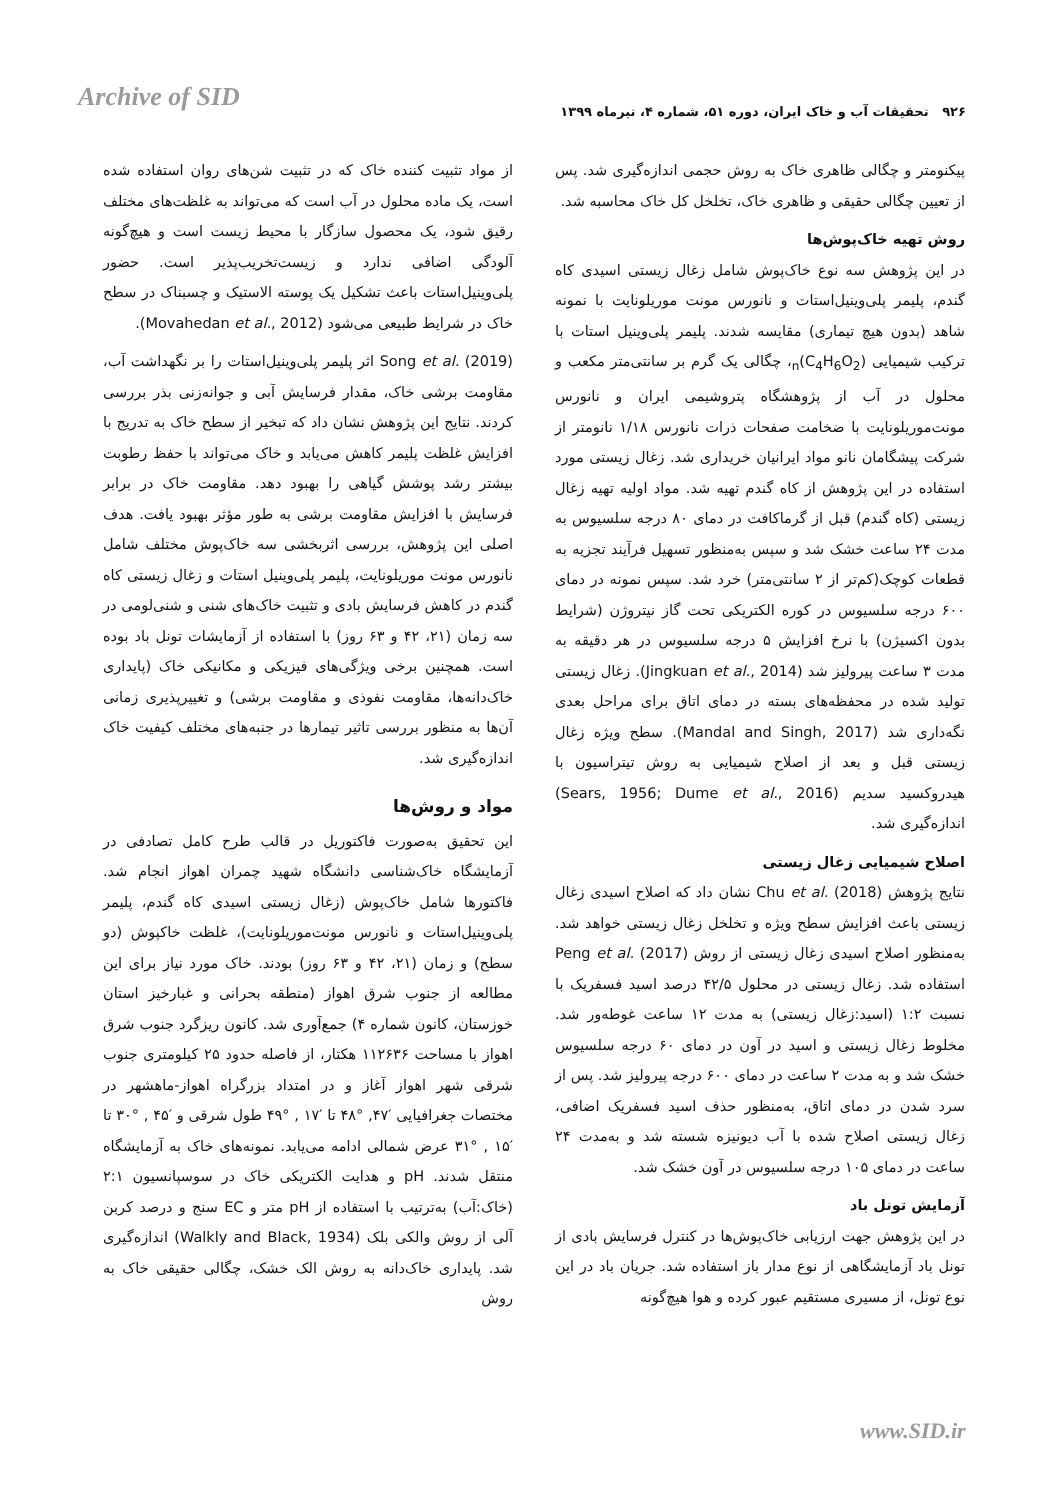Archive of SID
۹۲۶ تحقیقات آب و خاک ایران، دوره ۵۱، شماره ۴، تیرماه ۱۳۹۹
از مواد تثبیت کننده خاک که در تثبیت شن‌های روان استفاده شده است، یک ماده محلول در آب است که می‌تواند به غلظت‌های مختلف رقیق شود، یک محصول سازگار با محیط زیست است و هیچ‌گونه آلودگی اضافی ندارد و زیست‌تخریب‌پذیر است. حضور پلی‌وینیل‌استات باعث تشکیل یک پوسته الاستیک و چسبناک در سطح خاک در شرایط طبیعی می‌شود (Movahedan et al., 2012).
Song et al. (2019) اثر پلیمر پلی‌وینیل‌استات را بر نگهداشت آب، مقاومت برشی خاک، مقدار فرسایش آبی و جوانه‌زنی بذر بررسی کردند. نتایج این پژوهش نشان داد که تبخیر از سطح خاک به تدریج با افزایش غلظت پلیمر کاهش می‌یابد و خاک می‌تواند با حفظ رطوبت بیشتر رشد پوشش گیاهی را بهبود دهد. مقاومت خاک در برابر فرسایش با افزایش مقاومت برشی به طور مؤثر بهبود یافت. هدف اصلی این پژوهش، بررسی اثربخشی سه خاک‌پوش مختلف شامل نانورس مونت موریلونایت، پلیمر پلی‌وینیل استات و زغال زیستی کاه گندم در کاهش فرسایش بادی و تثبیت خاک‌های شنی و شنی‌لومی در سه زمان (۲۱، ۴۲ و ۶۳ روز) با استفاده از آزمایشات تونل باد بوده است. همچنین برخی ویژگی‌های فیزیکی و مکانیکی خاک (پایداری خاک‌دانه‌ها، مقاومت نفوذی و مقاومت برشی) و تغییرپذیری زمانی آن‌ها به منظور بررسی تاثیر تیمارها در جنبه‌های مختلف کیفیت خاک اندازه‌گیری شد.
مواد و روش‌ها
این تحقیق به‌صورت فاکتوریل در قالب طرح کامل تصادفی در آزمایشگاه خاک‌شناسی دانشگاه شهید چمران اهواز انجام شد. فاکتورها شامل خاک‌پوش (زغال زیستی اسیدی کاه گندم، پلیمر پلی‌وینیل‌استات و نانورس مونت‌موریلونایت)، غلظت خاکپوش (دو سطح) و زمان (۲۱، ۴۲ و ۶۳ روز) بودند. خاک مورد نیاز برای این مطالعه از جنوب شرق اهواز (منطقه بحرانی و غبارخیز استان خوزستان، کانون شماره ۴) جمع‌آوری شد. کانون ریزگرد جنوب شرق اهواز با مساحت ۱۱۲۶۳۶ هکتار، از فاصله حدود ۲۵ کیلومتری جنوب شرقی شهر اهواز آغاز و در امتداد بزرگراه اهواز-ماهشهر در مختصات جغرافیایی ′۴۷, °۴۸ تا ′۱۷ , °۴۹ طول شرقی و ′۴۵ , °۳۰ تا ′۱۵ , °۳۱ عرض شمالی ادامه می‌یابد. نمونه‌های خاک به آزمایشگاه منتقل شدند. pH و هدایت الکتریکی خاک در سوسپانسیون ۲:۱ (خاک:آب) به‌ترتیب با استفاده از pH متر و EC سنج و درصد کربن آلی از روش والکی بلک (Walkly and Black, 1934) اندازه‌گیری شد. پایداری خاک‌دانه به روش الک خشک، چگالی حقیقی خاک به روش
پیکنومتر و چگالی ظاهری خاک به روش حجمی اندازه‌گیری شد. پس از تعیین چگالی حقیقی و ظاهری خاک، تخلخل کل خاک محاسبه شد.
روش تهیه خاک‌پوش‌ها
در این پژوهش سه نوع خاک‌پوش شامل زغال زیستی اسیدی کاه گندم، پلیمر پلی‌وینیل‌استات و نانورس مونت موریلونایت با نمونه شاهد (بدون هیچ تیماری) مقایسه شدند. پلیمر پلی‌وینیل استات با ترکیب شیمیایی (C<sub>4</sub>H<sub>6</sub>O<sub>2</sub>)<sub>n</sub>، چگالی یک گرم بر سانتی‌متر مکعب و محلول در آب از پژوهشگاه پتروشیمی ایران و نانورس مونت‌موریلونایت با ضخامت صفحات ذرات نانورس ۱/۱۸ نانومتر از شرکت پیشگامان نانو مواد ایرانیان خریداری شد. زغال زیستی مورد استفاده در این پژوهش از کاه گندم تهیه شد. مواد اولیه تهیه زغال زیستی (کاه گندم) قبل از گرماکافت در دمای ۸۰ درجه سلسیوس به مدت ۲۴ ساعت خشک شد و سپس به‌منظور تسهیل فرآیند تجزیه به قطعات کوچک(کم‌تر از ۲ سانتی‌متر) خرد شد. سپس نمونه در دمای ۶۰۰ درجه سلسیوس در کوره الکتریکی تحت گاز نیتروژن (شرایط بدون اکسیژن) با نرخ افزایش ۵ درجه سلسیوس در هر دقیقه به مدت ۳ ساعت پیرولیز شد (Jingkuan et al., 2014). زغال زیستی تولید شده در محفظه‌های بسته در دمای اتاق برای مراحل بعدی نگه‌داری شد (Mandal and Singh, 2017). سطح ویژه زغال زیستی قبل و بعد از اصلاح شیمیایی به روش تیتراسیون با هیدروکسید سدیم (Sears, 1956; Dume et al., 2016) اندازه‌گیری شد.
اصلاح شیمیایی زغال زیستی
نتایج پژوهش Chu et al. (2018) نشان داد که اصلاح اسیدی زغال زیستی باعث افزایش سطح ویژه و تخلخل زغال زیستی خواهد شد. به‌منظور اصلاح اسیدی زغال زیستی از روش Peng et al. (2017) استفاده شد. زغال زیستی در محلول ۴۲/۵ درصد اسید فسفریک با نسبت ۱:۲ (اسید:زغال زیستی) به مدت ۱۲ ساعت غوطه‌ور شد. مخلوط زغال زیستی و اسید در آون در دمای ۶۰ درجه سلسیوس خشک شد و به مدت ۲ ساعت در دمای ۶۰۰ درجه پیرولیز شد. پس از سرد شدن در دمای اتاق، به‌منظور حذف اسید فسفریک اضافی، زغال زیستی اصلاح شده با آب دیونیزه شسته شد و به‌مدت ۲۴ ساعت در دمای ۱۰۵ درجه سلسیوس در آون خشک شد.
آزمایش تونل باد
در این پژوهش جهت ارزیابی خاک‌پوش‌ها در کنترل فرسایش بادی از تونل باد آزمایشگاهی از نوع مدار باز استفاده شد. جریان باد در این نوع تونل، از مسیری مستقیم عبور کرده و هوا هیچ‌گونه
www.SID.ir